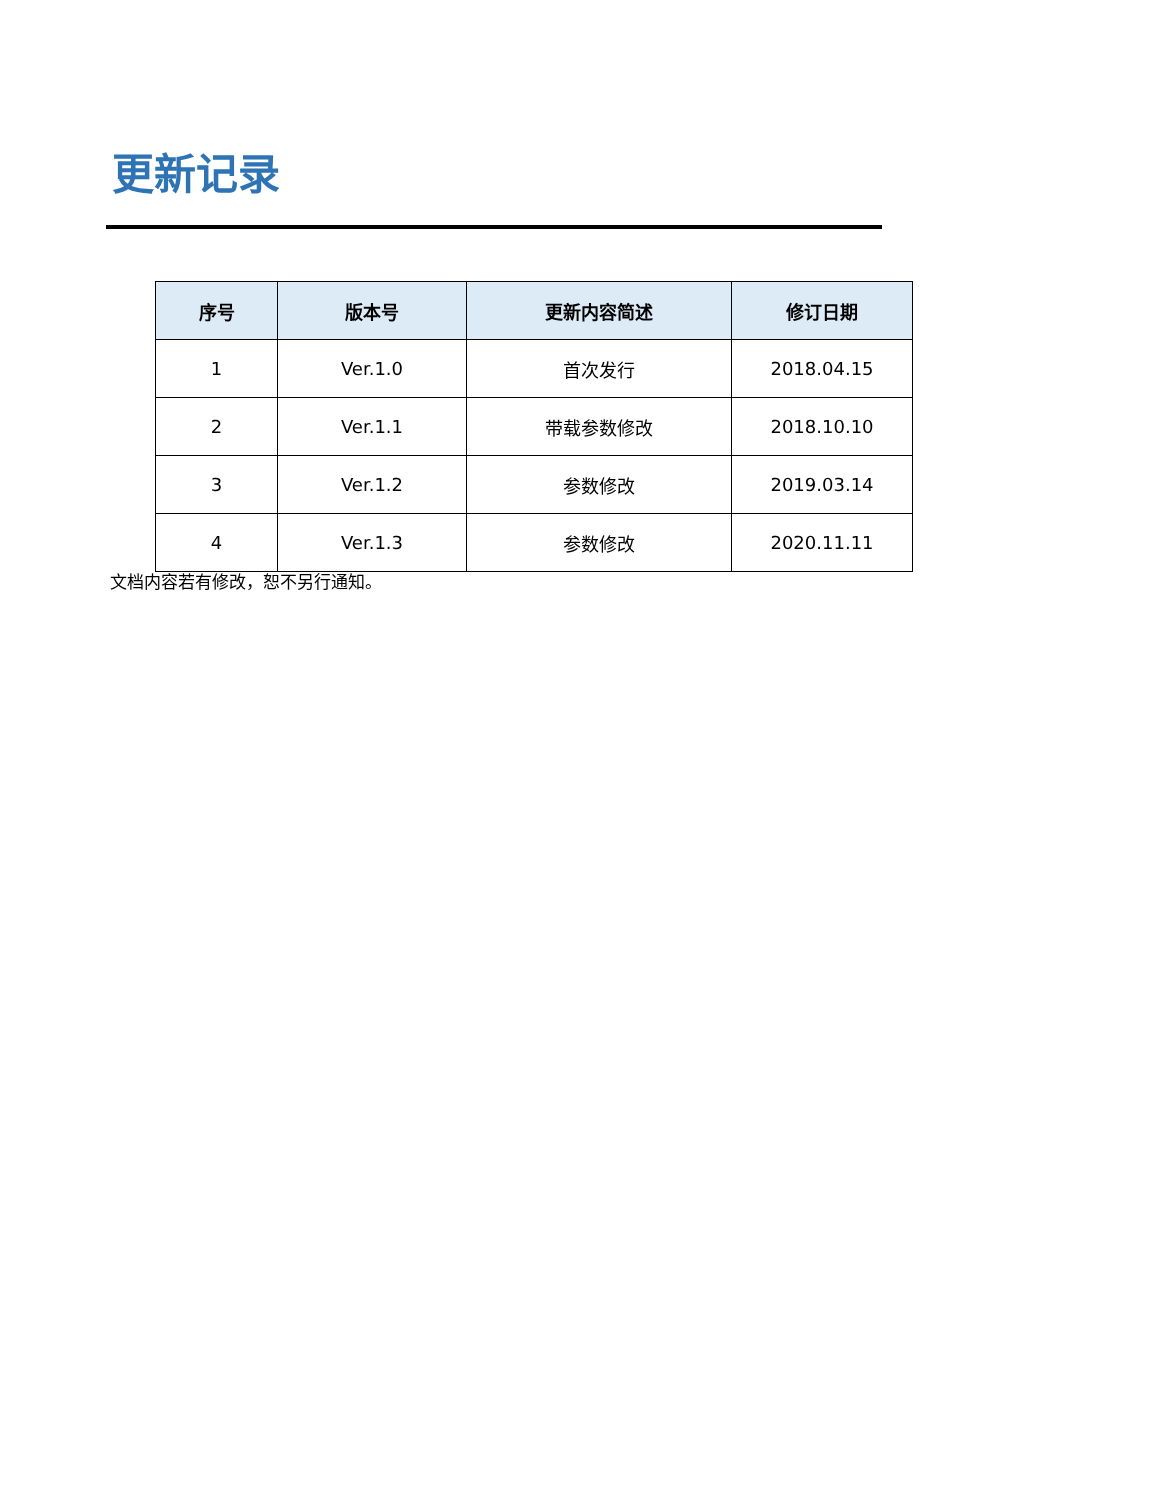更新记录
| 序号 | 版本号 | 更新内容简述 | 修订日期 |
| --- | --- | --- | --- |
| 1 | Ver.1.0 | 首次发行 | 2018.04.15 |
| 2 | Ver.1.1 | 带载参数修改 | 2018.10.10 |
| 3 | Ver.1.2 | 参数修改 | 2019.03.14 |
| 4 | Ver.1.3 | 参数修改 | 2020.11.11 |
文档内容若有修改，恕不另行通知。